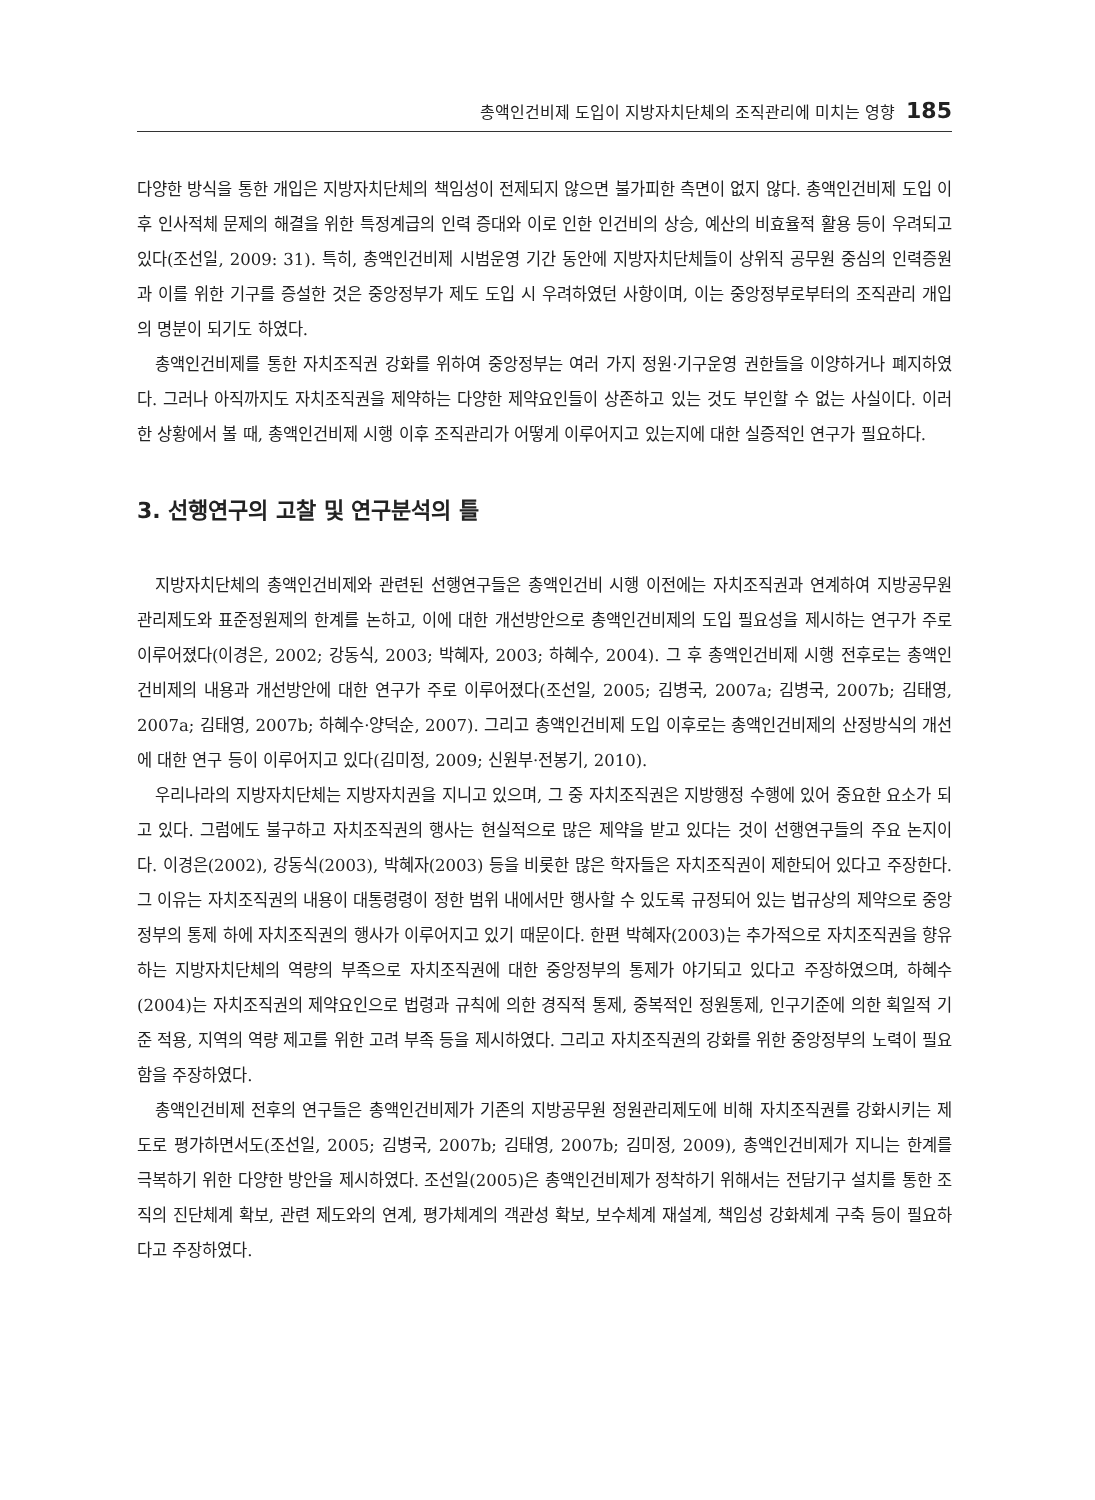총액인건비제 도입이 지방자치단체의 조직관리에 미치는 영향 185
다양한 방식을 통한 개입은 지방자치단체의 책임성이 전제되지 않으면 불가피한 측면이 없지 않다. 총액인건비제 도입 이후 인사적체 문제의 해결을 위한 특정계급의 인력 증대와 이로 인한 인건비의 상승, 예산의 비효율적 활용 등이 우려되고 있다(조선일, 2009: 31). 특히, 총액인건비제 시범운영 기간 동안에 지방자치단체들이 상위직 공무원 중심의 인력증원과 이를 위한 기구를 증설한 것은 중앙정부가 제도 도입 시 우려하였던 사항이며, 이는 중앙정부로부터의 조직관리 개입의 명분이 되기도 하였다.
총액인건비제를 통한 자치조직권 강화를 위하여 중앙정부는 여러 가지 정원·기구운영 권한들을 이양하거나 폐지하였다. 그러나 아직까지도 자치조직권을 제약하는 다양한 제약요인들이 상존하고 있는 것도 부인할 수 없는 사실이다. 이러한 상황에서 볼 때, 총액인건비제 시행 이후 조직관리가 어떻게 이루어지고 있는지에 대한 실증적인 연구가 필요하다.
3. 선행연구의 고찰 및 연구분석의 틀
지방자치단체의 총액인건비제와 관련된 선행연구들은 총액인건비 시행 이전에는 자치조직권과 연계하여 지방공무원 관리제도와 표준정원제의 한계를 논하고, 이에 대한 개선방안으로 총액인건비제의 도입 필요성을 제시하는 연구가 주로 이루어졌다(이경은, 2002; 강동식, 2003; 박혜자, 2003; 하혜수, 2004). 그 후 총액인건비제 시행 전후로는 총액인건비제의 내용과 개선방안에 대한 연구가 주로 이루어졌다(조선일, 2005; 김병국, 2007a; 김병국, 2007b; 김태영, 2007a; 김태영, 2007b; 하혜수·양덕순, 2007). 그리고 총액인건비제 도입 이후로는 총액인건비제의 산정방식의 개선에 대한 연구 등이 이루어지고 있다(김미정, 2009; 신원부·전봉기, 2010).
우리나라의 지방자치단체는 지방자치권을 지니고 있으며, 그 중 자치조직권은 지방행정 수행에 있어 중요한 요소가 되고 있다. 그럼에도 불구하고 자치조직권의 행사는 현실적으로 많은 제약을 받고 있다는 것이 선행연구들의 주요 논지이다. 이경은(2002), 강동식(2003), 박혜자(2003) 등을 비롯한 많은 학자들은 자치조직권이 제한되어 있다고 주장한다. 그 이유는 자치조직권의 내용이 대통령령이 정한 범위 내에서만 행사할 수 있도록 규정되어 있는 법규상의 제약으로 중앙정부의 통제 하에 자치조직권의 행사가 이루어지고 있기 때문이다. 한편 박혜자(2003)는 추가적으로 자치조직권을 향유하는 지방자치단체의 역량의 부족으로 자치조직권에 대한 중앙정부의 통제가 야기되고 있다고 주장하였으며, 하혜수(2004)는 자치조직권의 제약요인으로 법령과 규칙에 의한 경직적 통제, 중복적인 정원통제, 인구기준에 의한 획일적 기준 적용, 지역의 역량 제고를 위한 고려 부족 등을 제시하였다. 그리고 자치조직권의 강화를 위한 중앙정부의 노력이 필요함을 주장하였다.
총액인건비제 전후의 연구들은 총액인건비제가 기존의 지방공무원 정원관리제도에 비해 자치조직권를 강화시키는 제도로 평가하면서도(조선일, 2005; 김병국, 2007b; 김태영, 2007b; 김미정, 2009), 총액인건비제가 지니는 한계를 극복하기 위한 다양한 방안을 제시하였다. 조선일(2005)은 총액인건비제가 정착하기 위해서는 전담기구 설치를 통한 조직의 진단체계 확보, 관련 제도와의 연계, 평가체계의 객관성 확보, 보수체계 재설계, 책임성 강화체계 구축 등이 필요하다고 주장하였다.